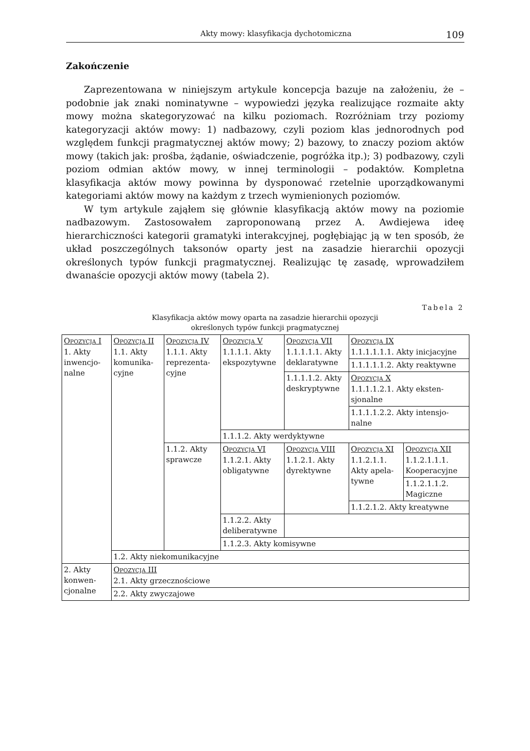Akty mowy: klasyfikacja dychotomiczna 109
Zakończenie
Zaprezentowana w niniejszym artykule koncepcja bazuje na założeniu, że – podobnie jak znaki nominatywne – wypowiedzi języka realizujące rozmaite akty mowy można skategoryzować na kilku poziomach. Rozróżniam trzy poziomy kategoryzacji aktów mowy: 1) nadbazowy, czyli poziom klas jednorodnych pod względem funkcji pragmatycznej aktów mowy; 2) bazowy, to znaczy poziom aktów mowy (takich jak: prośba, żądanie, oświadczenie, pogróżka itp.); 3) podbazowy, czyli poziom odmian aktów mowy, w innej terminologii – podaktów. Kompletna klasyfikacja aktów mowy powinna by dysponować rzetelnie uporządkowanymi kategoriami aktów mowy na każdym z trzech wymienionych poziomów.
W tym artykule zająłem się głównie klasyfikacją aktów mowy na poziomie nadbazowym. Zastosowałem zaproponowaną przez A. Awdiejewa ideę hierarchiczności kategorii gramatyki interakcyjnej, pogłębiając ją w ten sposób, że układ poszczególnych taksonów oparty jest na zasadzie hierarchii opozycji określonych typów funkcji pragmatycznej. Realizując tę zasadę, wprowadziłem dwanaście opozycji aktów mowy (tabela 2).
Tabela 2
Klasyfikacja aktów mowy oparta na zasadzie hierarchii opozycji
określonych typów funkcji pragmatycznej
| O POZYCJA I 1. Akty inwencjo-nalne | O POZYCJA II 1.1. Akty komunika-cyjne | O POZYCJA IV 1.1.1. Akty reprezenta-cyjne | O POZYCJA V 1.1.1.1. Akty ekspozytywne | O POZYCJA VII 1.1.1.1.1. Akty deklaratywne | O POZYCJA IX 1.1.1.1.1.1. Akty inicjacyjne | |
| | | | | | 1.1.1.1.1.2. Akty reaktywne | |
| | | | | 1.1.1.1.2. Akty deskryptywne | O POZYCJA X 1.1.1.1.2.1. Akty eksten-sjonalne | |
| | | | | | 1.1.1.1.2.2. Akty intensjo-nalne | |
| | | | 1.1.1.2. Akty werdyktywne | | | |
| | | 1.1.2. Akty sprawcze | O POZYCJA VI 1.1.2.1. Akty obligatywne | O POZYCJA VIII 1.1.2.1. Akty dyrektywne | O POZYCJA XI 1.1.2.1.1. Akty apela-tywne | O POZYCJA XII 1.1.2.1.1.1. Kooperacyjne |
| | | | | | | 1.1.2.1.1.2. Magiczne |
| | | | | | 1.1.2.1.2. Akty kreatywne | |
| | | | 1.1.2.2. Akty deliberatywne | | | |
| | | | 1.1.2.3. Akty komisywne | | | |
| | 1.2. Akty niekomunikacyjne | | | | | |
| 2. Akty konwen-cjonalne | O POZYCJA III 2.1. Akty grzecznościowe | | | | | |
| | 2.2. Akty zwyczajowe | | | | | |